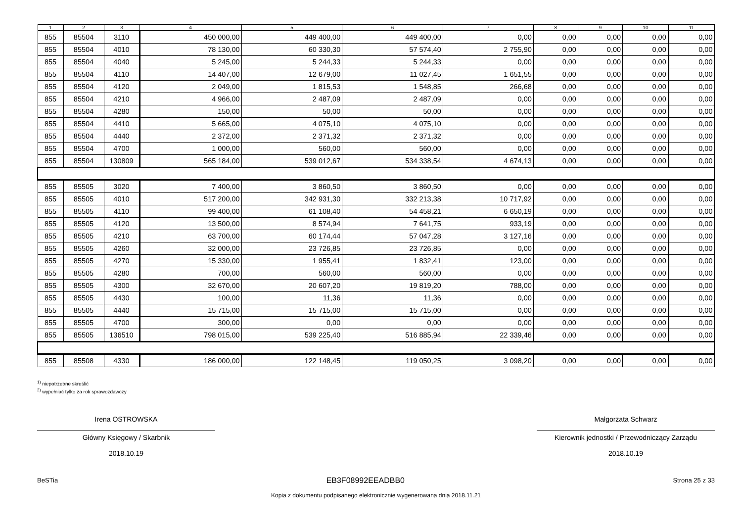| 1 | 2 | 3 | 4 | 5 | 6 | 7 | 8 | 9 | 10 | 11 |
| --- | --- | --- | --- | --- | --- | --- | --- | --- | --- | --- |
| 855 | 85504 | 3110 | 450 000,00 | 449 400,00 | 449 400,00 | 0,00 | 0,00 | 0,00 | 0,00 | 0,00 |
| 855 | 85504 | 4010 | 78 130,00 | 60 330,30 | 57 574,40 | 2 755,90 | 0,00 | 0,00 | 0,00 | 0,00 |
| 855 | 85504 | 4040 | 5 245,00 | 5 244,33 | 5 244,33 | 0,00 | 0,00 | 0,00 | 0,00 | 0,00 |
| 855 | 85504 | 4110 | 14 407,00 | 12 679,00 | 11 027,45 | 1 651,55 | 0,00 | 0,00 | 0,00 | 0,00 |
| 855 | 85504 | 4120 | 2 049,00 | 1 815,53 | 1 548,85 | 266,68 | 0,00 | 0,00 | 0,00 | 0,00 |
| 855 | 85504 | 4210 | 4 966,00 | 2 487,09 | 2 487,09 | 0,00 | 0,00 | 0,00 | 0,00 | 0,00 |
| 855 | 85504 | 4280 | 150,00 | 50,00 | 50,00 | 0,00 | 0,00 | 0,00 | 0,00 | 0,00 |
| 855 | 85504 | 4410 | 5 665,00 | 4 075,10 | 4 075,10 | 0,00 | 0,00 | 0,00 | 0,00 | 0,00 |
| 855 | 85504 | 4440 | 2 372,00 | 2 371,32 | 2 371,32 | 0,00 | 0,00 | 0,00 | 0,00 | 0,00 |
| 855 | 85504 | 4700 | 1 000,00 | 560,00 | 560,00 | 0,00 | 0,00 | 0,00 | 0,00 | 0,00 |
| 855 | 85504 | 130809 | 565 184,00 | 539 012,67 | 534 338,54 | 4 674,13 | 0,00 | 0,00 | 0,00 | 0,00 |
| 855 | 85505 | 3020 | 7 400,00 | 3 860,50 | 3 860,50 | 0,00 | 0,00 | 0,00 | 0,00 | 0,00 |
| 855 | 85505 | 4010 | 517 200,00 | 342 931,30 | 332 213,38 | 10 717,92 | 0,00 | 0,00 | 0,00 | 0,00 |
| 855 | 85505 | 4110 | 99 400,00 | 61 108,40 | 54 458,21 | 6 650,19 | 0,00 | 0,00 | 0,00 | 0,00 |
| 855 | 85505 | 4120 | 13 500,00 | 8 574,94 | 7 641,75 | 933,19 | 0,00 | 0,00 | 0,00 | 0,00 |
| 855 | 85505 | 4210 | 63 700,00 | 60 174,44 | 57 047,28 | 3 127,16 | 0,00 | 0,00 | 0,00 | 0,00 |
| 855 | 85505 | 4260 | 32 000,00 | 23 726,85 | 23 726,85 | 0,00 | 0,00 | 0,00 | 0,00 | 0,00 |
| 855 | 85505 | 4270 | 15 330,00 | 1 955,41 | 1 832,41 | 123,00 | 0,00 | 0,00 | 0,00 | 0,00 |
| 855 | 85505 | 4280 | 700,00 | 560,00 | 560,00 | 0,00 | 0,00 | 0,00 | 0,00 | 0,00 |
| 855 | 85505 | 4300 | 32 670,00 | 20 607,20 | 19 819,20 | 788,00 | 0,00 | 0,00 | 0,00 | 0,00 |
| 855 | 85505 | 4430 | 100,00 | 11,36 | 11,36 | 0,00 | 0,00 | 0,00 | 0,00 | 0,00 |
| 855 | 85505 | 4440 | 15 715,00 | 15 715,00 | 15 715,00 | 0,00 | 0,00 | 0,00 | 0,00 | 0,00 |
| 855 | 85505 | 4700 | 300,00 | 0,00 | 0,00 | 0,00 | 0,00 | 0,00 | 0,00 | 0,00 |
| 855 | 85505 | 136510 | 798 015,00 | 539 225,40 | 516 885,94 | 22 339,46 | 0,00 | 0,00 | 0,00 | 0,00 |
| 855 | 85508 | 4330 | 186 000,00 | 122 148,45 | 119 050,25 | 3 098,20 | 0,00 | 0,00 | 0,00 | 0,00 |
<sup>1)</sup> niepotrzebne skreślić
<sup>2)</sup> wypełniać tylko za rok sprawozdawczy
Irena OSTROWSKA
Główny Księgowy / Skarbnik
2018.10.19
Małgorzata Schwarz
Kierownik jednostki / Przewodniczący Zarządu
2018.10.19
BeSTia EB3F08992EEADBB0 Strona 25 z 33
Kopia z dokumentu podpisanego elektronicznie wygenerowana dnia 2018.11.21